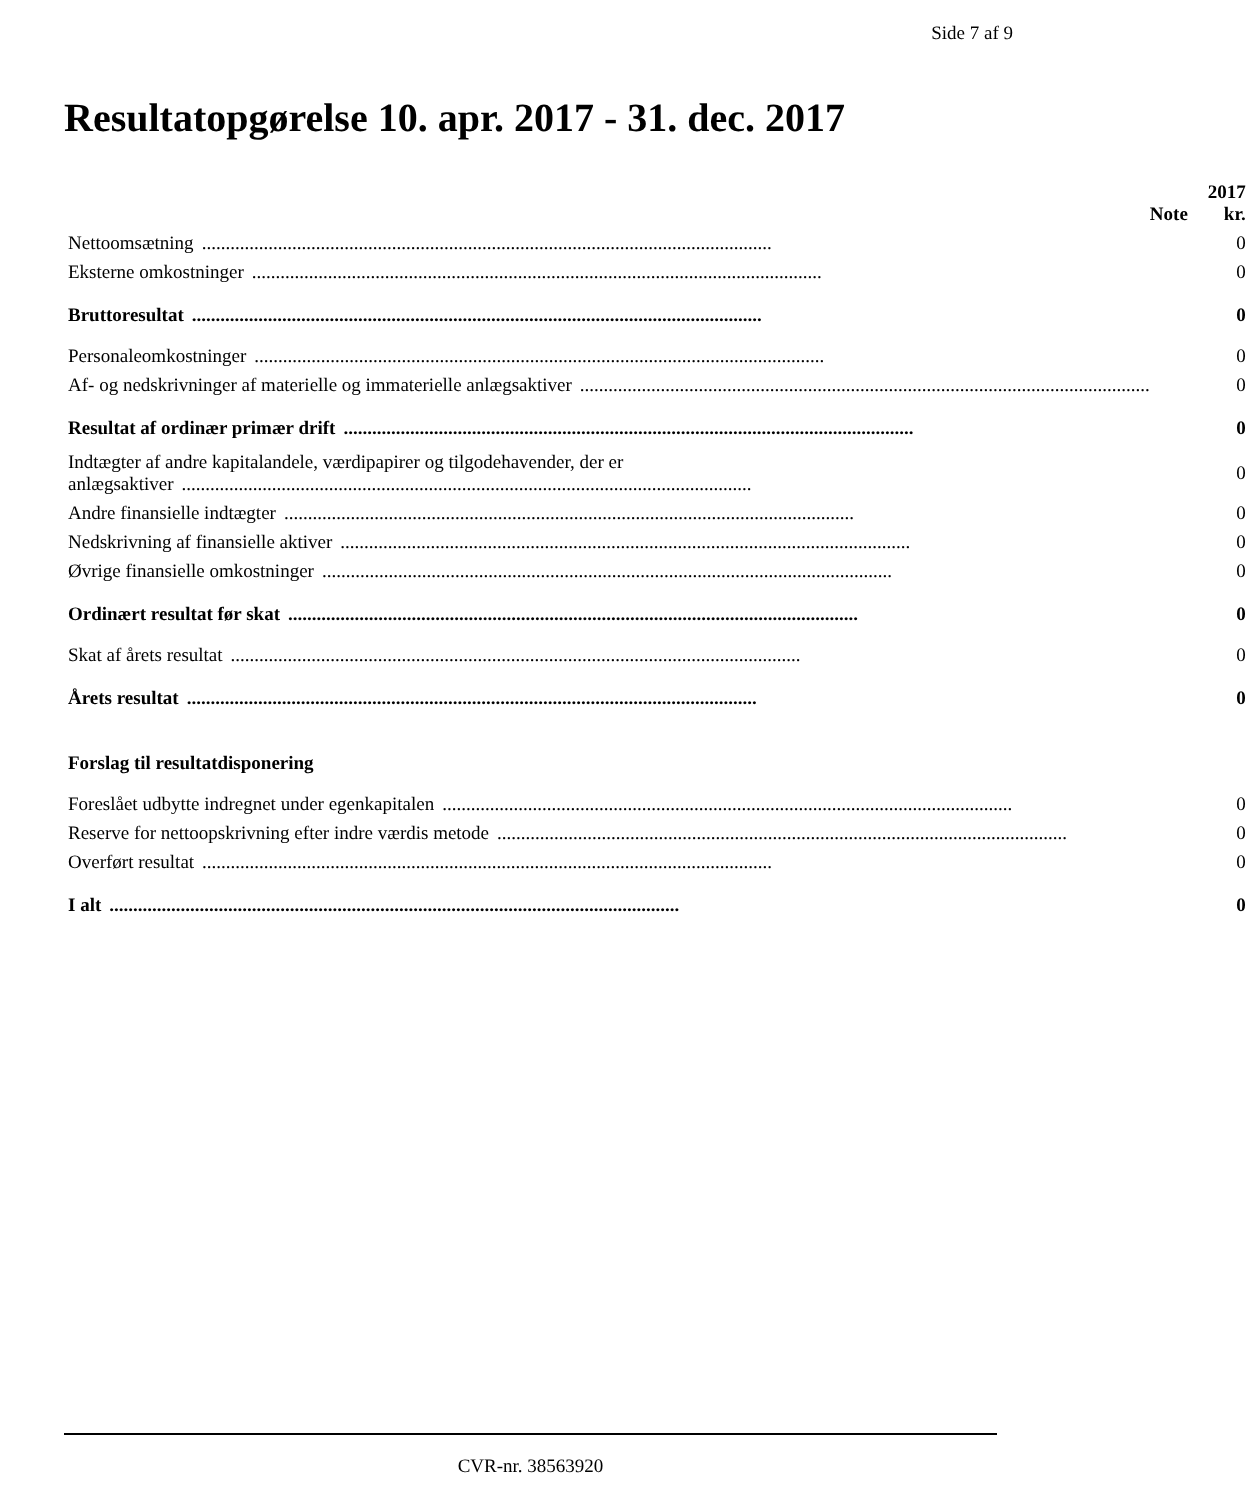Side 7 af 9
Resultatopgørelse 10. apr. 2017 - 31. dec. 2017
| | Note | 2017 kr. |
| --- | --- | --- |
| Nettoomsætning ........................................................................................................................ | | 0 |
| Eksterne omkostninger ........................................................................................................................ | | 0 |
| Bruttoresultat ........................................................................................................................ | | 0 |
| Personaleomkostninger ........................................................................................................................ | | 0 |
| Af- og nedskrivninger af materielle og immaterielle anlægsaktiver ........................................................................................................................ | | 0 |
| Resultat af ordinær primær drift ........................................................................................................................ | | 0 |
| Indtægter af andre kapitalandele, værdipapirer og tilgodehavender, der er anlægsaktiver ........................................................................................................................ | | 0 |
| Andre finansielle indtægter ........................................................................................................................ | | 0 |
| Nedskrivning af finansielle aktiver ........................................................................................................................ | | 0 |
| Øvrige finansielle omkostninger ........................................................................................................................ | | 0 |
| Ordinært resultat før skat ........................................................................................................................ | | 0 |
| Skat af årets resultat ........................................................................................................................ | | 0 |
| Årets resultat ........................................................................................................................ | | 0 |
| Forslag til resultatdisponering | | |
| Foreslået udbytte indregnet under egenkapitalen ........................................................................................................................ | | 0 |
| Reserve for nettoopskrivning efter indre værdis metode ........................................................................................................................ | | 0 |
| Overført resultat ........................................................................................................................ | | 0 |
| I alt ........................................................................................................................ | | 0 |
CVR-nr. 38563920